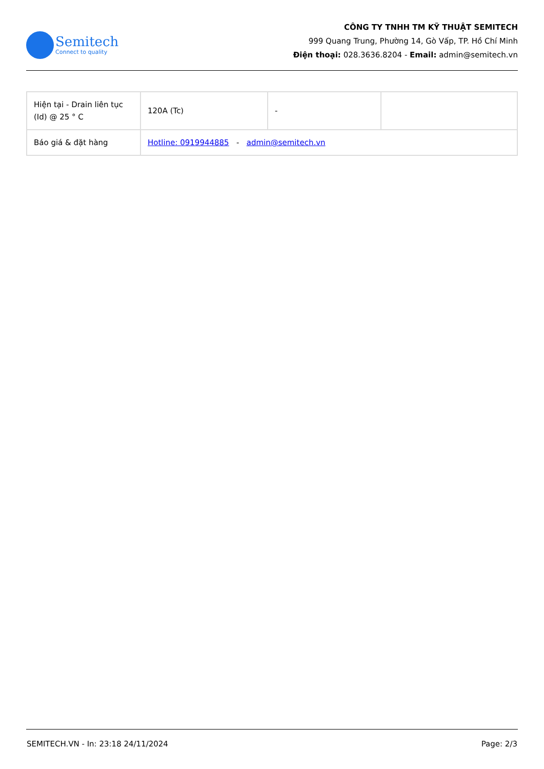Semitech
Connect to quality
CÔNG TY TNHH TM KỸ THUẬT SEMITECH
999 Quang Trung, Phường 14, Gò Vấp, TP. Hồ Chí Minh
Điện thoại: 028.3636.8204 - Email: admin@semitech.vn
| Hiện tại - Drain liên tục (Id) @ 25 ° C | 120A (Tc) | - | |
| Báo giá & đặt hàng | Hotline: 0919944885 - admin@semitech.vn | | |
SEMITECH.VN - In: 23:18 24/11/2024 Page: 2/3